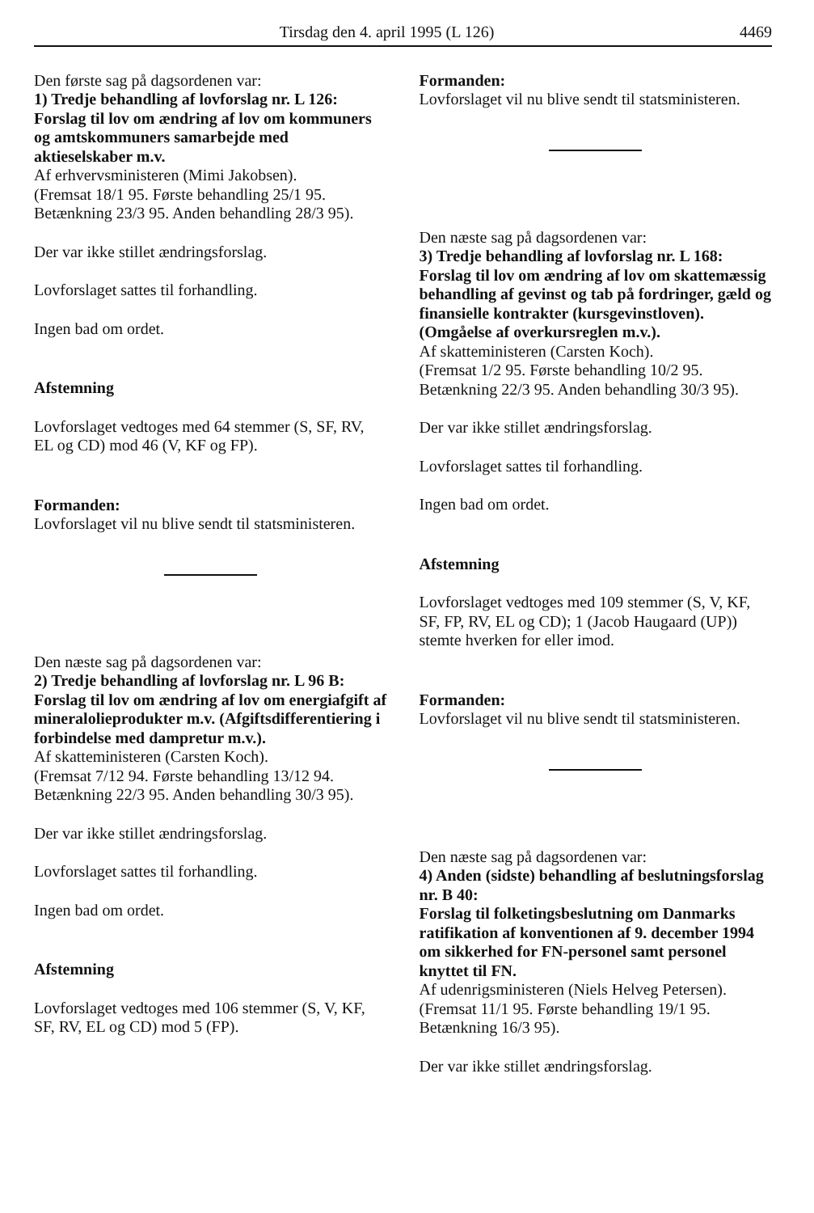Tirsdag den 4. april 1995 (L 126) 4469
Den første sag på dagsordenen var:
1) Tredje behandling af lovforslag nr. L 126: Forslag til lov om ændring af lov om kommuners og amtskommuners samarbejde med aktieselskaber m.v.
Af erhvervsministeren (Mimi Jakobsen).
(Fremsat 18/1 95. Første behandling 25/1 95. Betænkning 23/3 95. Anden behandling 28/3 95).
Der var ikke stillet ændringsforslag.
Lovforslaget sattes til forhandling.
Ingen bad om ordet.
Afstemning
Lovforslaget vedtoges med 64 stemmer (S, SF, RV, EL og CD) mod 46 (V, KF og FP).
Formanden:
Lovforslaget vil nu blive sendt til statsministeren.
Den næste sag på dagsordenen var:
2) Tredje behandling af lovforslag nr. L 96 B: Forslag til lov om ændring af lov om energiafgift af mineralolieprodukter m.v. (Afgiftsdifferentiering i forbindelse med dampretur m.v.).
Af skatteministeren (Carsten Koch).
(Fremsat 7/12 94. Første behandling 13/12 94. Betænkning 22/3 95. Anden behandling 30/3 95).
Der var ikke stillet ændringsforslag.
Lovforslaget sattes til forhandling.
Ingen bad om ordet.
Afstemning
Lovforslaget vedtoges med 106 stemmer (S, V, KF, SF, RV, EL og CD) mod 5 (FP).
Formanden:
Lovforslaget vil nu blive sendt til statsministeren.
Den næste sag på dagsordenen var:
3) Tredje behandling af lovforslag nr. L 168: Forslag til lov om ændring af lov om skattemæssig behandling af gevinst og tab på fordringer, gæld og finansielle kontrakter (kursgevinstloven). (Omgåelse af overkursreglen m.v.).
Af skatteministeren (Carsten Koch).
(Fremsat 1/2 95. Første behandling 10/2 95. Betænkning 22/3 95. Anden behandling 30/3 95).
Der var ikke stillet ændringsforslag.
Lovforslaget sattes til forhandling.
Ingen bad om ordet.
Afstemning
Lovforslaget vedtoges med 109 stemmer (S, V, KF, SF, FP, RV, EL og CD); 1 (Jacob Haugaard (UP)) stemte hverken for eller imod.
Formanden:
Lovforslaget vil nu blive sendt til statsministeren.
Den næste sag på dagsordenen var:
4) Anden (sidste) behandling af beslutningsforslag nr. B 40:
Forslag til folketingsbeslutning om Danmarks ratifikation af konventionen af 9. december 1994 om sikkerhed for FN-personel samt personel knyttet til FN.
Af udenrigsministeren (Niels Helveg Petersen).
(Fremsat 11/1 95. Første behandling 19/1 95. Betænkning 16/3 95).
Der var ikke stillet ændringsforslag.